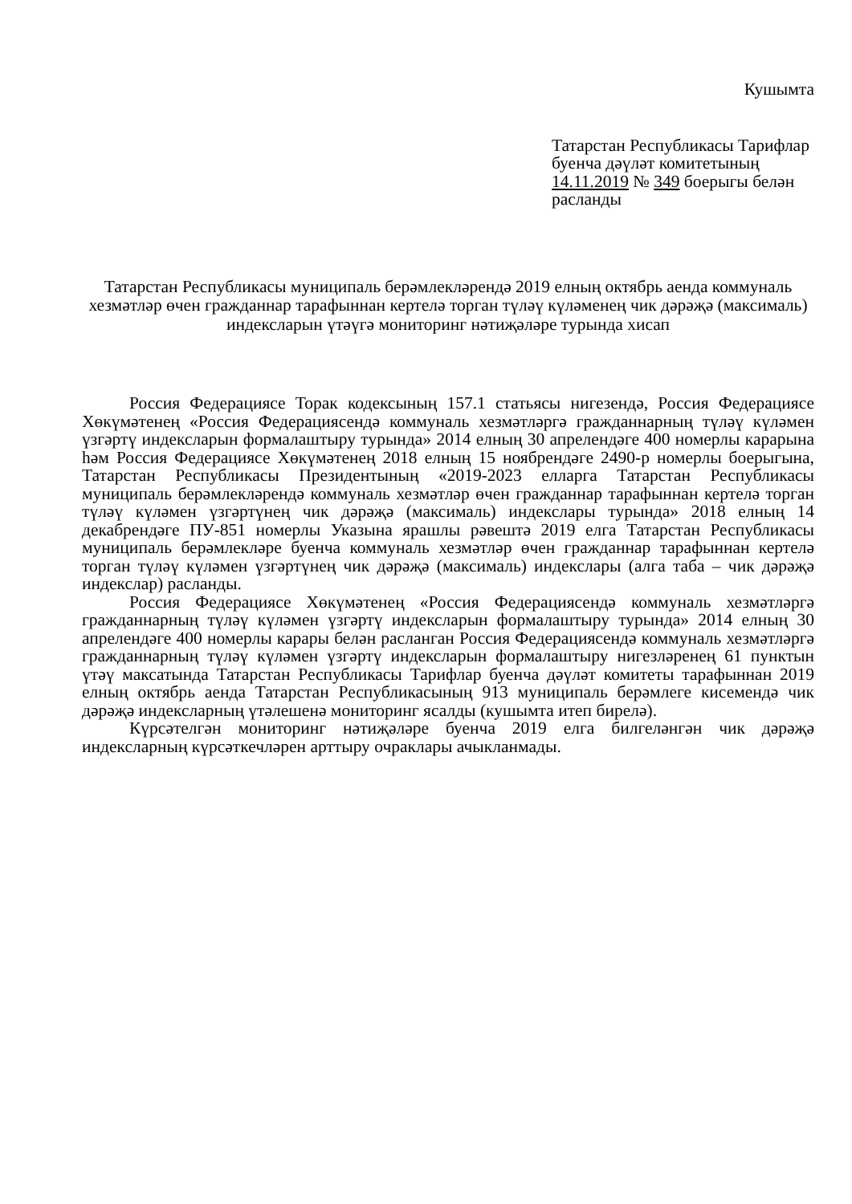Кушымта
Татарстан Республикасы Тарифлар буенча дәүләт комитетының 14.11.2019 № 349 боерыгы белән расланды
Татарстан Республикасы муниципаль берәмлекләрендә 2019 елның октябрь аенда коммуналь хезмәтләр өчен гражданнар тарафыннан кертелә торган түләү күләменең чик дәрәҗә (максималь) индексларын үтәүгә мониторинг нәтиҗәләре турында хисап
Россия Федерациясе Торак кодексының 157.1 статьясы нигезендә, Россия Федерациясе Хөкүмәтенең «Россия Федерациясендә коммуналь хезмәтләргә гражданнарның түләү күләмен үзгәртү индексларын формалаштыру турында» 2014 елның 30 апрелендәге 400 номерлы карарына һәм Россия Федерациясе Хөкүмәтенең 2018 елның 15 ноябрендәге 2490-р номерлы боерыгына, Татарстан Республикасы Президентының «2019-2023 елларга Татарстан Республикасы муниципаль берәмлекләрендә коммуналь хезмәтләр өчен гражданнар тарафыннан кертелә торган түләү күләмен үзгәртүнең чик дәрәҗә (максималь) индекслары турында» 2018 елның 14 декабрендәге ПУ-851 номерлы Указына ярашлы рәвештә 2019 елга Татарстан Республикасы муниципаль берәмлекләре буенча коммуналь хезмәтләр өчен гражданнар тарафыннан кертелә торган түләү күләмен үзгәртүнең чик дәрәҗә (максималь) индекслары (алга таба – чик дәрәҗә индекслар) расланды.
Россия Федерациясе Хөкүмәтенең «Россия Федерациясендә коммуналь хезмәтләргә гражданнарның түләү күләмен үзгәртү индексларын формалаштыру турында» 2014 елның 30 апрелендәге 400 номерлы карары белән расланган Россия Федерациясендә коммуналь хезмәтләргә гражданнарның түләү күләмен үзгәртү индексларын формалаштыру нигезләренең 61 пунктын үтәү максатында Татарстан Республикасы Тарифлар буенча дәүләт комитеты тарафыннан 2019 елның октябрь аенда Татарстан Республикасының 913 муниципаль берәмлеге кисемендә чик дәрәҗә индексларның үтәлешенә мониторинг ясалды (кушымта итеп бирелә).
Күрсәтелгән мониторинг нәтиҗәләре буенча 2019 елга билгеләнгән чик дәрәҗә индексларның күрсәткечләрен арттыру очраклары ачыкланмады.